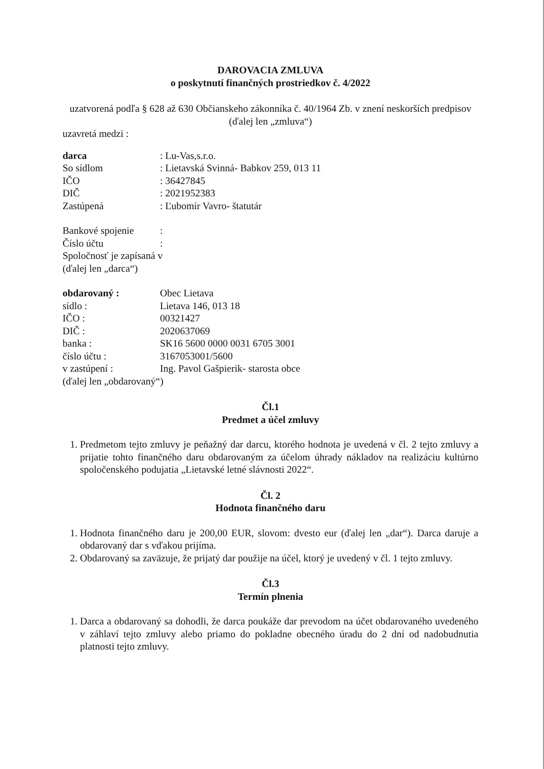DAROVACIA ZMLUVA
o poskytnutí finančných prostriedkov č. 4/2022
uzatvorená podľa § 628 až 630 Občianskeho zákonníka č. 40/1964 Zb. v znení neskorších predpisov (ďalej len „zmluva“)
uzavretá medzi :
darca: Lu-Vas,s.r.o.
So sídlom: Lietavská Svinná- Babkov 259, 013 11
IČO: 36427845
DIČ: 2021952383
Zastúpená: Ľubomír Vavro- štatutár
Bankové spojenie:
Číslo účtu:
Spoločnosť je zapísaná v
(ďalej len „darca“)
obdarovaný : Obec Lietava
sídlo : Lietava 146, 013 18
IČO : 00321427
DIČ : 2020637069
banka : SK16 5600 0000 0031 6705 3001
číslo účtu : 3167053001/5600
v zastúpení : Ing. Pavol Gašpierik- starosta obce
(ďalej len „obdarovaný“)
Čl.1
Predmet a účel zmluvy
1. Predmetom tejto zmluvy je peňažný dar darcu, ktorého hodnota je uvedená v čl. 2 tejto zmluvy a prijatie tohto finančného daru obdarovaným za účelom úhrady nákladov na realizáciu kultúrno spoločenského podujatia „Lietavské letné slávnosti 2022“.
Čl. 2
Hodnota finančného daru
1. Hodnota finančného daru je 200,00 EUR, slovom: dvesto eur (ďalej len „dar“). Darca daruje a obdarovaný dar s vďakou prijíma.
2. Obdarovaný sa zaväzuje, že prijatý dar použije na účel, ktorý je uvedený v čl. 1 tejto zmluvy.
Čl.3
Termín plnenia
1. Darca a obdarovaný sa dohodli, že darca poukáže dar prevodom na účet obdarovaného uvedeného v záhlaví tejto zmluvy alebo priamo do pokladne obecného úradu do 2 dní od nadobudnutia platnosti tejto zmluvy.